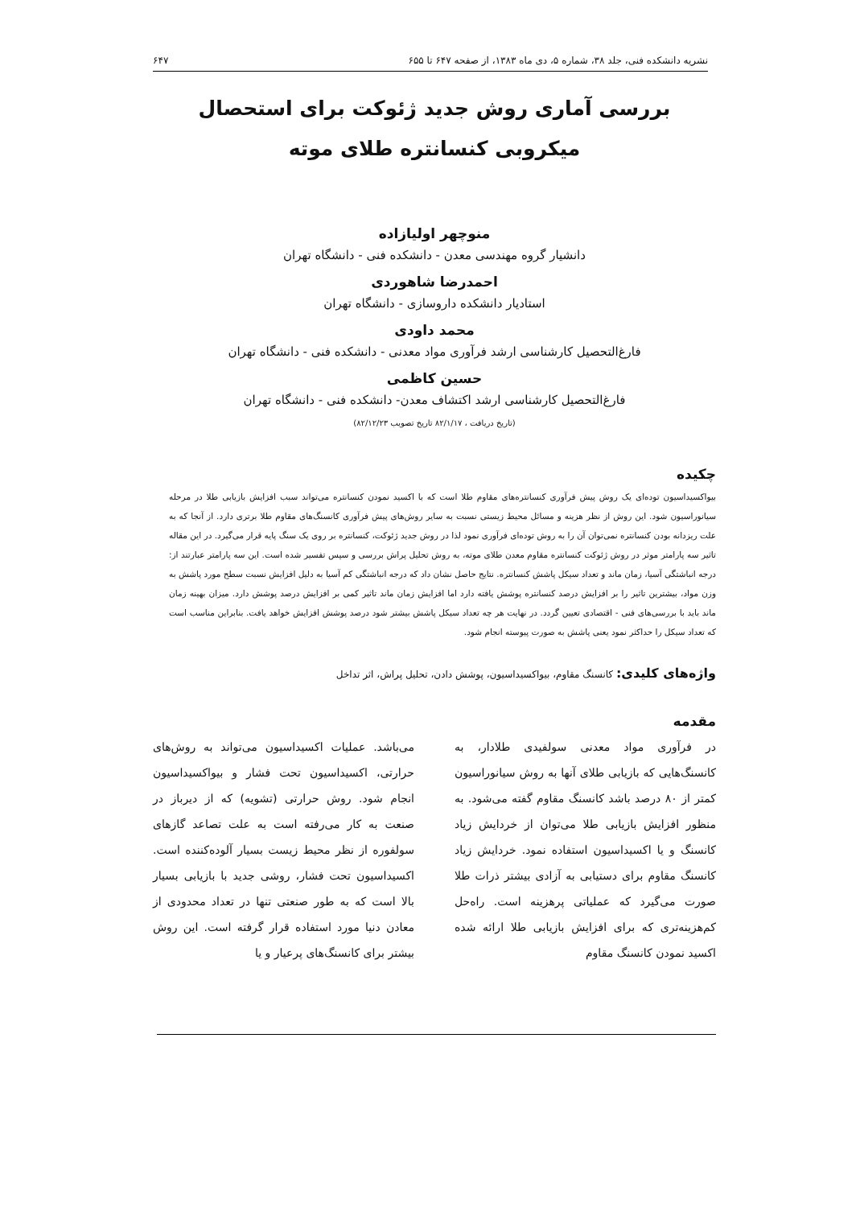نشریه دانشکده فنی، جلد ۳۸، شماره ۵، دی ماه ۱۳۸۳، از صفحه ۶۴۷ تا ۶۵۵ ۶۴۷
بررسی آماری روش جدید ژئوکت برای استحصال میکروبی کنسانتره طلای موته
منوچهر اولیازاده
دانشیار گروه مهندسی معدن - دانشکده فنی - دانشگاه تهران
احمدرضا شاهوردی
استادیار دانشکده داروسازی - دانشگاه تهران
محمد داودی
فارغ‌التحصیل کارشناسی ارشد فرآوری مواد معدنی - دانشکده فنی - دانشگاه تهران
حسین کاظمی
فارغ‌التحصیل کارشناسی ارشد اکتشاف معدن- دانشکده فنی - دانشگاه تهران
(تاریخ دریافت ، ۸۲/۱/۱۷ تاریخ تصویب ۸۲/۱۲/۲۳)
چکیده
بیواکسیداسیون توده‌ای یک روش پیش فرآوری کنسانتره‌های مقاوم طلا است که با اکسید نمودن کنسانتره می‌تواند سبب افزایش بازیابی طلا در مرحله سیانوراسیون شود. این روش از نظر هزینه و مسائل محیط زیستی نسبت به سایر روش‌های پیش فرآوری کانسنگ‌های مقاوم طلا برتری دارد. از آنجا که به علت ریزدانه بودن کنسانتره نمی‌توان آن را به روش توده‌ای فرآوری نمود لذا در روش جدید ژئوکت، کنسانتره بر روی یک سنگ پایه قرار می‌گیرد. در این مقاله تاثیر سه پارامتر موثر در روش ژئوکت کنسانتره مقاوم معدن طلای موته، به روش تحلیل پراش بررسی و سپس تفسیر شده است. این سه پارامتر عبارتند از: درجه انباشتگی آسیا، زمان ماند و تعداد سیکل پاشش کنسانتره. نتایج حاصل نشان داد که درجه انباشتگی کم آسیا به دلیل افزایش نسبت سطح مورد پاشش به وزن مواد، بیشترین تاثیر را بر افزایش درصد کنسانتره پوشش یافته دارد اما افزایش زمان ماند تاثیر کمی بر افزایش درصد پوشش دارد. میزان بهینه زمان ماند باید با بررسی‌های فنی - اقتصادی تعیین گردد. در نهایت هر چه تعداد سیکل پاشش بیشتر شود درصد پوشش افزایش خواهد یافت. بنابراین مناسب است که تعداد سیکل را حداکثر نمود یعنی پاشش به صورت پیوسته انجام شود.
واژه‌های کلیدی: کانسنگ مقاوم، بیواکسیداسیون، پوشش دادن، تحلیل پراش، اثر تداخل
مقدمه
در فرآوری مواد معدنی سولفیدی طلادار، به کانسنگ‌هایی که بازیابی طلای آنها به روش سیانوراسیون کمتر از ۸۰ درصد باشد کانسنگ مقاوم گفته می‌شود. به منظور افزایش بازیابی طلا می‌توان از خردایش زیاد کانسنگ و یا اکسیداسیون استفاده نمود. خردایش زیاد کانسنگ مقاوم برای دستیابی به آزادی بیشتر ذرات طلا صورت می‌گیرد که عملیاتی پرهزینه است. راه‌حل کم‌هزینه‌تری که برای افزایش بازیابی طلا ارائه شده اکسید نمودن کانسنگ مقاوم
می‌باشد. عملیات اکسیداسیون می‌تواند به روش‌های حرارتی، اکسیداسیون تحت فشار و بیواکسیداسیون انجام شود. روش حرارتی (تشویه) که از دیرباز در صنعت به کار می‌رفته است به علت تصاعد گازهای سولفوره از نظر محیط زیست بسیار آلوده‌کننده است. اکسیداسیون تحت فشار، روشی جدید با بازیابی بسیار بالا است که به طور صنعتی تنها در تعداد محدودی از معادن دنیا مورد استفاده قرار گرفته است. این روش بیشتر برای کانسنگ‌های پرعیار و یا